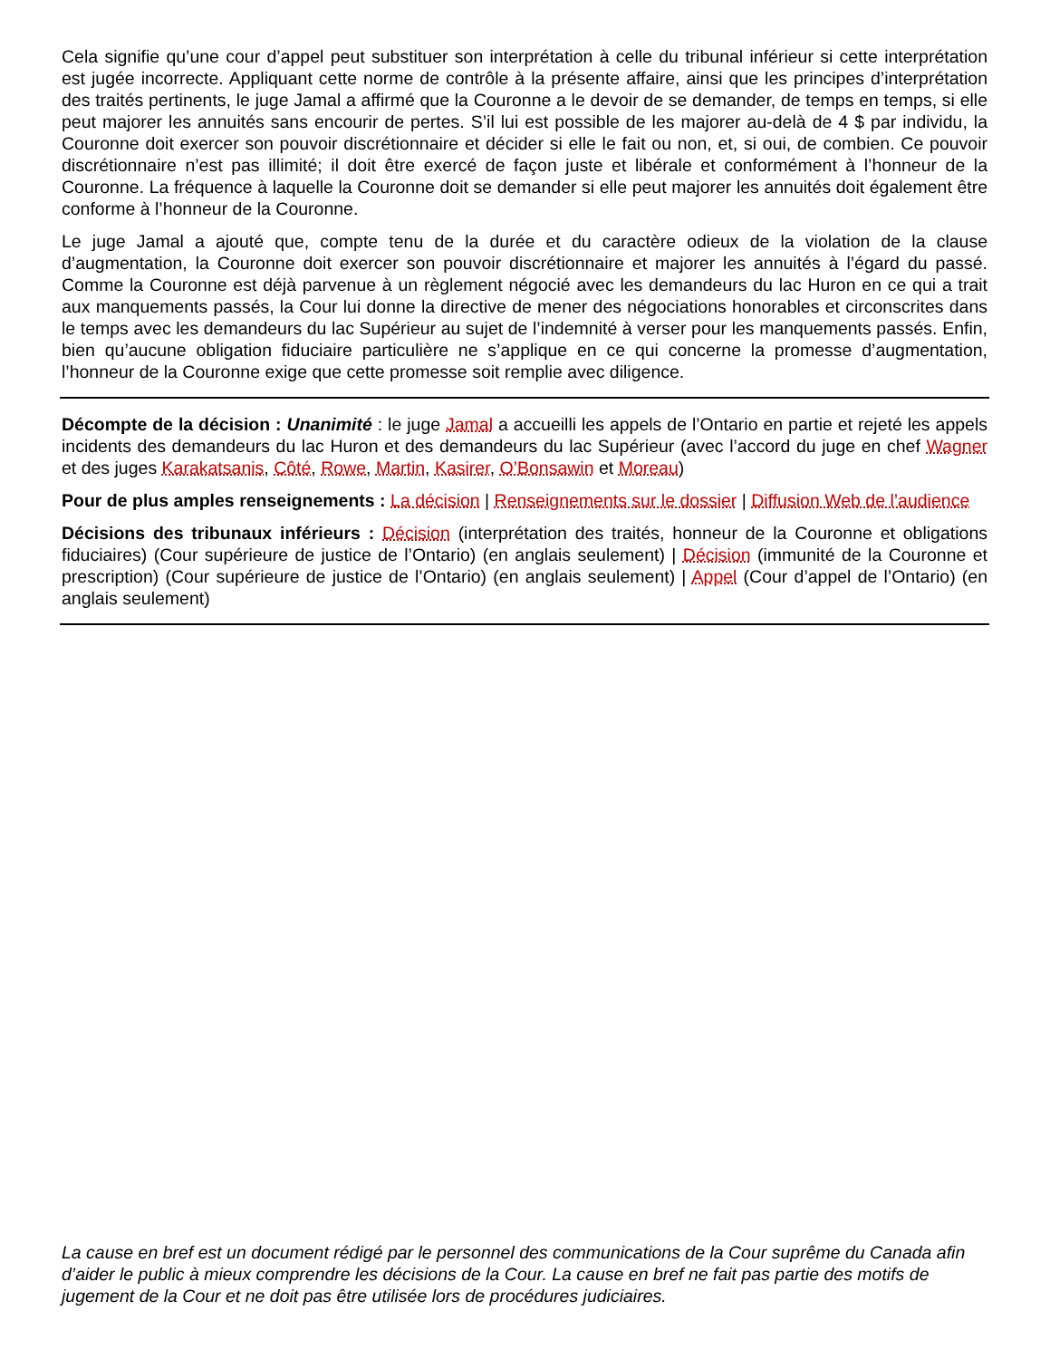Cela signifie qu’une cour d’appel peut substituer son interprétation à celle du tribunal inférieur si cette interprétation est jugée incorrecte. Appliquant cette norme de contrôle à la présente affaire, ainsi que les principes d’interprétation des traités pertinents, le juge Jamal a affirmé que la Couronne a le devoir de se demander, de temps en temps, si elle peut majorer les annuités sans encourir de pertes. S’il lui est possible de les majorer au-delà de 4 $ par individu, la Couronne doit exercer son pouvoir discrétionnaire et décider si elle le fait ou non, et, si oui, de combien. Ce pouvoir discrétionnaire n’est pas illimité; il doit être exercé de façon juste et libérale et conformément à l’honneur de la Couronne. La fréquence à laquelle la Couronne doit se demander si elle peut majorer les annuités doit également être conforme à l’honneur de la Couronne.
Le juge Jamal a ajouté que, compte tenu de la durée et du caractère odieux de la violation de la clause d’augmentation, la Couronne doit exercer son pouvoir discrétionnaire et majorer les annuités à l’égard du passé. Comme la Couronne est déjà parvenue à un règlement négocié avec les demandeurs du lac Huron en ce qui a trait aux manquements passés, la Cour lui donne la directive de mener des négociations honorables et circonscrites dans le temps avec les demandeurs du lac Supérieur au sujet de l’indemnité à verser pour les manquements passés. Enfin, bien qu’aucune obligation fiduciaire particulière ne s’applique en ce qui concerne la promesse d’augmentation, l’honneur de la Couronne exige que cette promesse soit remplie avec diligence.
Décompte de la décision : Unanimité : le juge Jamal a accueilli les appels de l’Ontario en partie et rejeté les appels incidents des demandeurs du lac Huron et des demandeurs du lac Supérieur (avec l’accord du juge en chef Wagner et des juges Karakatsanis, Côté, Rowe, Martin, Kasirer, O’Bonsawin et Moreau)
Pour de plus amples renseignements : La décision | Renseignements sur le dossier | Diffusion Web de l’audience
Décisions des tribunaux inférieurs : Décision (interprétation des traités, honneur de la Couronne et obligations fiduciaires) (Cour supérieure de justice de l’Ontario) (en anglais seulement) | Décision (immunité de la Couronne et prescription) (Cour supérieure de justice de l’Ontario) (en anglais seulement) | Appel (Cour d’appel de l’Ontario) (en anglais seulement)
La cause en bref est un document rédigé par le personnel des communications de la Cour suprême du Canada afin d’aider le public à mieux comprendre les décisions de la Cour. La cause en bref ne fait pas partie des motifs de jugement de la Cour et ne doit pas être utilisée lors de procédures judiciaires.